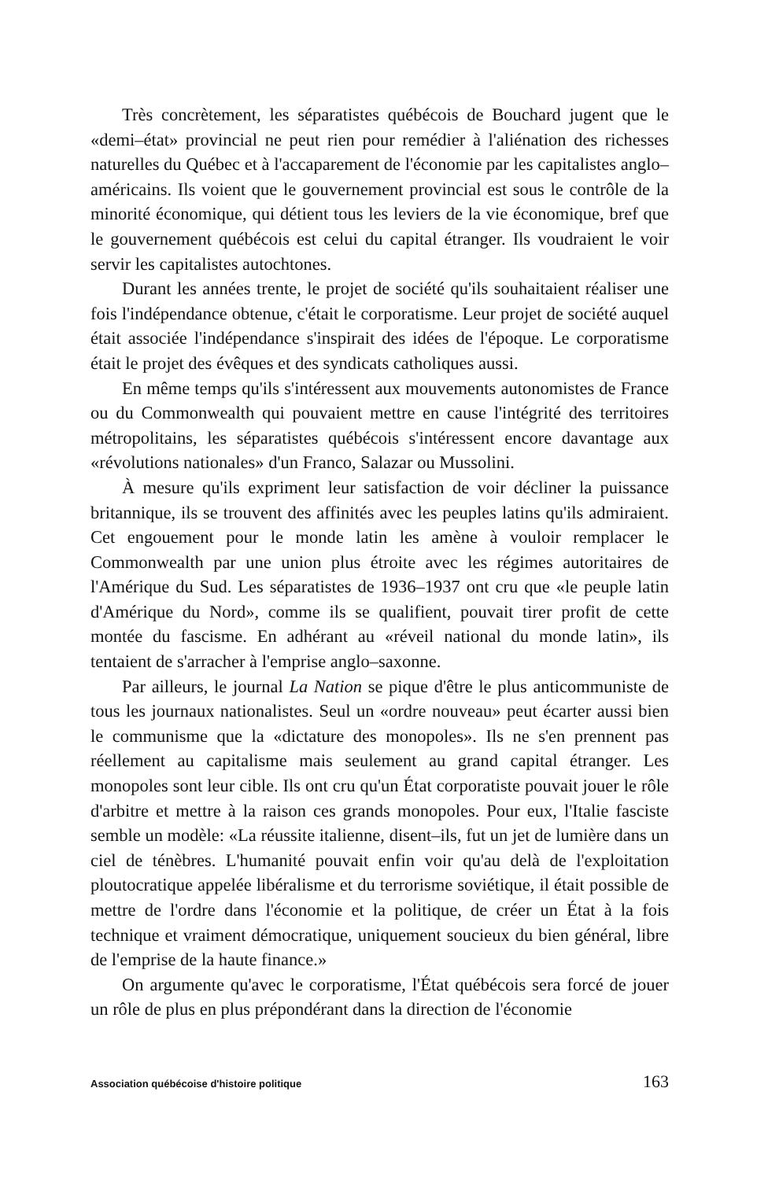Très concrètement, les séparatistes québécois de Bouchard jugent que le «demi–état» provincial ne peut rien pour remédier à l'aliénation des richesses naturelles du Québec et à l'accaparement de l'économie par les capitalistes anglo–américains. Ils voient que le gouvernement provincial est sous le contrôle de la minorité économique, qui détient tous les leviers de la vie économique, bref que le gouvernement québécois est celui du capital étranger. Ils voudraient le voir servir les capitalistes autochtones.
Durant les années trente, le projet de société qu'ils souhaitaient réaliser une fois l'indépendance obtenue, c'était le corporatisme. Leur projet de société auquel était associée l'indépendance s'inspirait des idées de l'époque. Le corporatisme était le projet des évêques et des syndicats catholiques aussi.
En même temps qu'ils s'intéressent aux mouvements autonomistes de France ou du Commonwealth qui pouvaient mettre en cause l'intégrité des territoires métropolitains, les séparatistes québécois s'intéressent encore davantage aux «révolutions nationales» d'un Franco, Salazar ou Mussolini.
À mesure qu'ils expriment leur satisfaction de voir décliner la puissance britannique, ils se trouvent des affinités avec les peuples latins qu'ils admiraient. Cet engouement pour le monde latin les amène à vouloir remplacer le Commonwealth par une union plus étroite avec les régimes autoritaires de l'Amérique du Sud. Les séparatistes de 1936–1937 ont cru que «le peuple latin d'Amérique du Nord», comme ils se qualifient, pouvait tirer profit de cette montée du fascisme. En adhérant au «réveil national du monde latin», ils tentaient de s'arracher à l'emprise anglo–saxonne.
Par ailleurs, le journal La Nation se pique d'être le plus anticommuniste de tous les journaux nationalistes. Seul un «ordre nouveau» peut écarter aussi bien le communisme que la «dictature des monopoles». Ils ne s'en prennent pas réellement au capitalisme mais seulement au grand capital étranger. Les monopoles sont leur cible. Ils ont cru qu'un État corporatiste pouvait jouer le rôle d'arbitre et mettre à la raison ces grands monopoles. Pour eux, l'Italie fasciste semble un modèle: «La réussite italienne, disent–ils, fut un jet de lumière dans un ciel de ténèbres. L'humanité pouvait enfin voir qu'au delà de l'exploitation ploutocratique appelée libéralisme et du terrorisme soviétique, il était possible de mettre de l'ordre dans l'économie et la politique, de créer un État à la fois technique et vraiment démocratique, uniquement soucieux du bien général, libre de l'emprise de la haute finance.»
On argumente qu'avec le corporatisme, l'État québécois sera forcé de jouer un rôle de plus en plus prépondérant dans la direction de l'économie
Association québécoise d'histoire politique 163